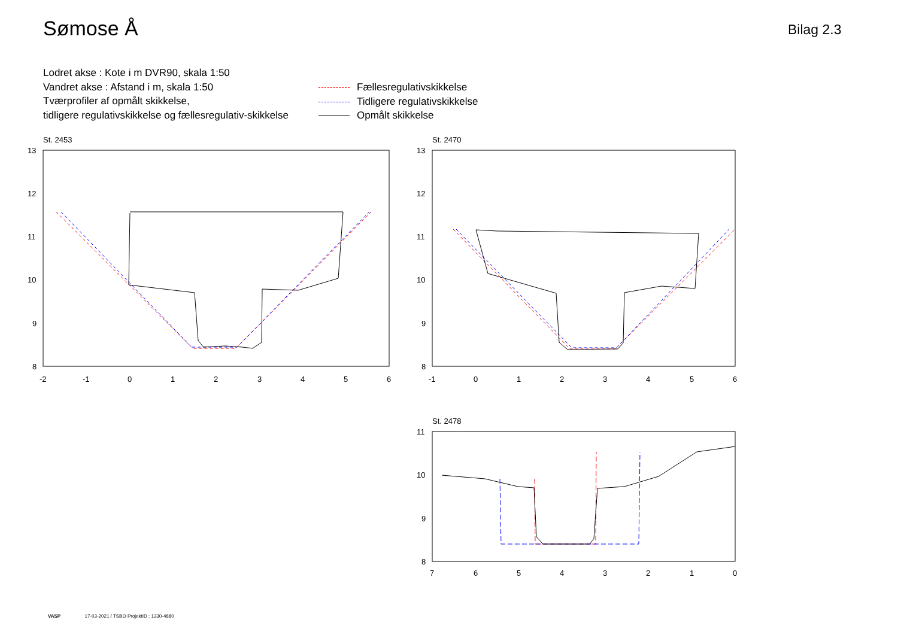Sømose Å Bilag 2.3
Lodret akse : Kote i m DVR90, skala 1:50
Vandret akse : Afstand i m, skala 1:50
Tværprofiler af opmålt skikkelse,
tidligere regulativskikkelse og fællesregulativ-skikkelse
Fællesregulativskikkelse
Tidligere regulativskikkelse
Opmålt skikkelse
St. 2453
13
12
11
10
9
8
-2
-1
0
1
2
3
4
5
6
St. 2470
13
12
11
10
9
8
-1
0
1
2
3
4
5
6
St. 2478
11
10
9
8
7
6
5
4
3
2
1
0
VASP 17-03-2021 / TSBO ProjektID : 1330-4880